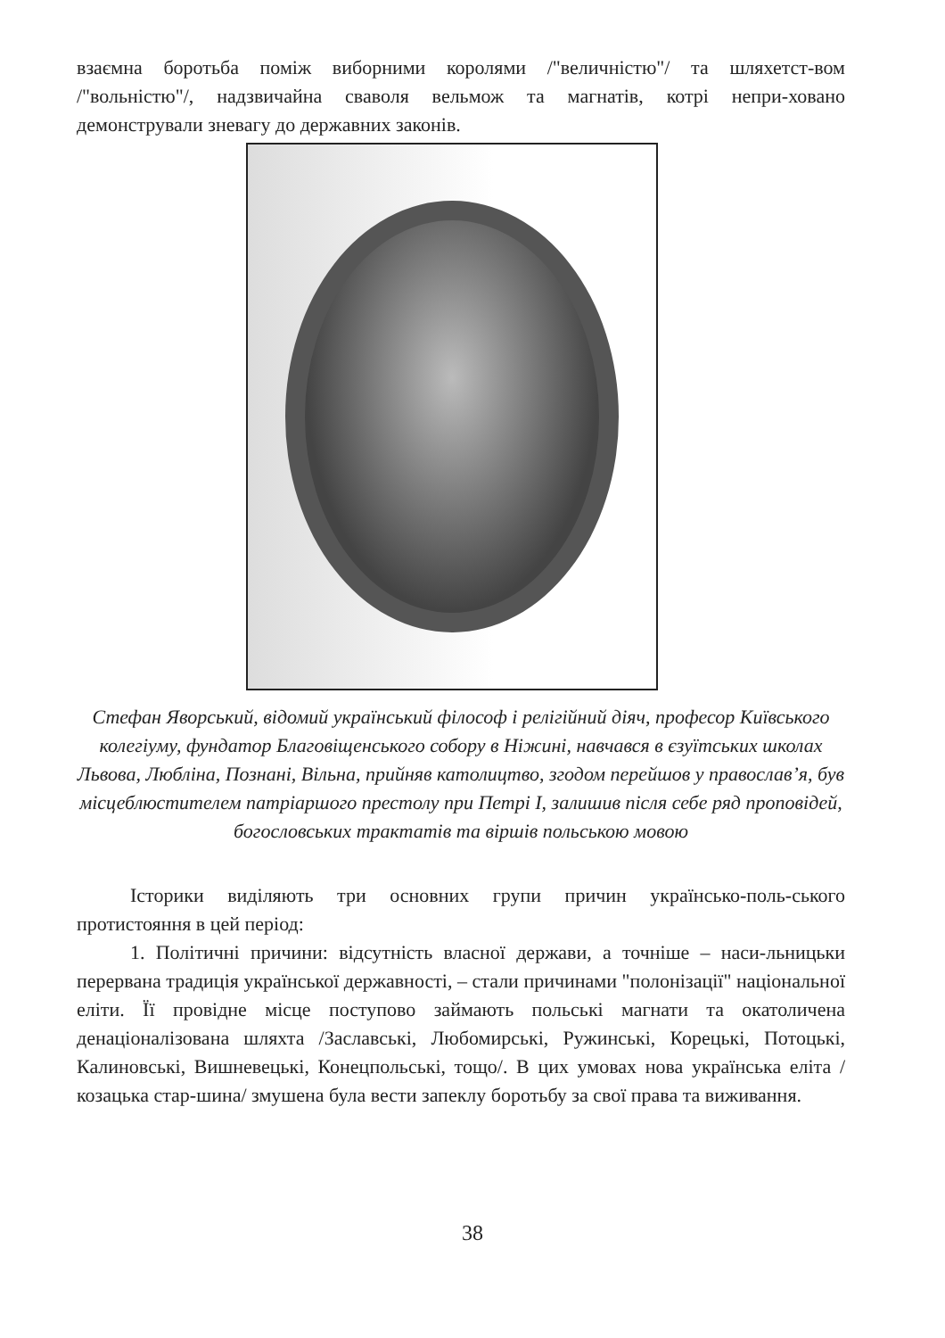взаємна боротьба поміж виборними королями /"величністю"/ та шляхетст-вом /"вольністю"/, надзвичайна сваволя вельмож та магнатів, котрі непри-ховано демонстрували зневагу до державних законів.
Стефан Яворський, відомий український філософ і релігійний діяч, професор Київського колегіуму, фундатор Благовіщенського собору в Ніжині, навчався в єзуїтських школах Львова, Любліна, Познані, Вільна, прийняв католицтво, згодом перейшов у православ’я, був місцеблюстителем патріаршого престолу при Петрі I, залишив після себе ряд проповідей, богословських трактатів та віршів польською мовою
Історики виділяють три основних групи причин українсько-поль-ського протистояння в цей період:
1. Політичні причини: відсутність власної держави, а точніше – наси-льницьки перервана традиція української державності, – стали причинами "полонізації" національної еліти. Її провідне місце поступово займають польські магнати та окатоличена денаціоналізована шляхта /Заславські, Любомирські, Ружинські, Корецькі, Потоцькі, Калиновські, Вишневецькі, Конецпольські, тощо/. В цих умовах нова українська еліта /козацька стар-шина/ змушена була вести запеклу боротьбу за свої права та виживання.
38